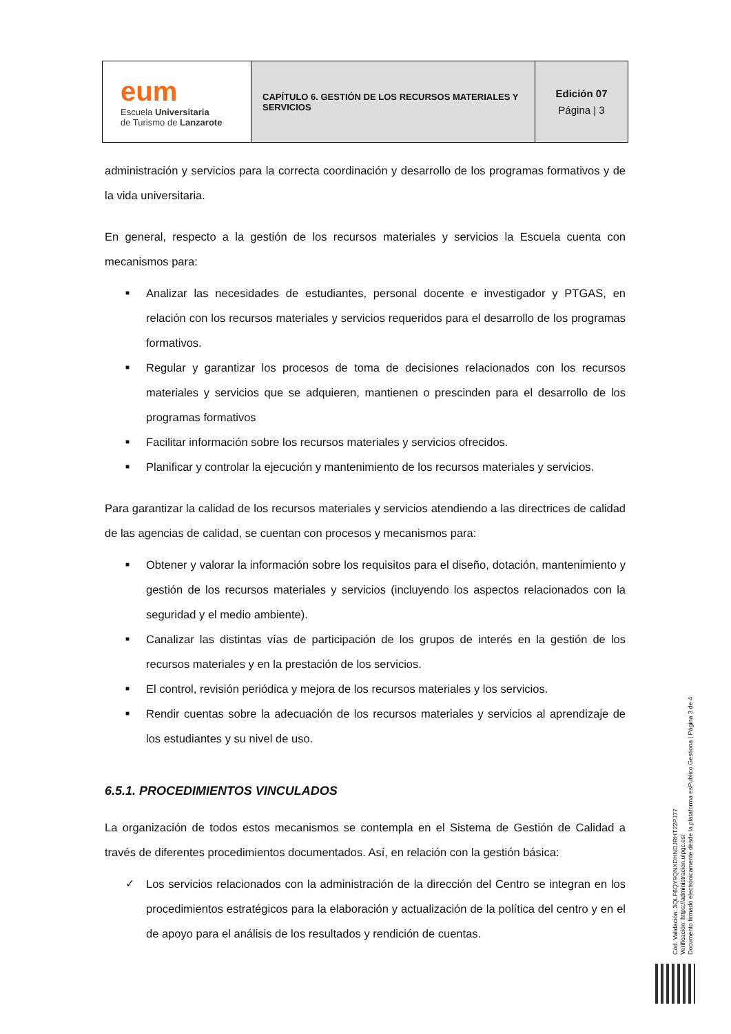| eum Escuela Universitaria de Turismo de Lanzarote | CAPÍTULO 6. GESTIÓN DE LOS RECURSOS MATERIALES Y SERVICIOS | Edición 07 Página / 3 |
administración y servicios para la correcta coordinación y desarrollo de los programas formativos y de la vida universitaria.
En general, respecto a la gestión de los recursos materiales y servicios la Escuela cuenta con mecanismos para:
■ Analizar las necesidades de estudiantes, personal docente e investigador y PTGAS, en relación con los recursos materiales y servicios requeridos para el desarrollo de los programas formativos.
■ Regular y garantizar los procesos de toma de decisiones relacionados con los recursos materiales y servicios que se adquieren, mantienen o prescinden para el desarrollo de los programas formativos
■ Facilitar información sobre los recursos materiales y servicios ofrecidos.
■ Planificar y controlar la ejecución y mantenimiento de los recursos materiales y servicios.
Para garantizar la calidad de los recursos materiales y servicios atendiendo a las directrices de calidad de las agencias de calidad, se cuentan con procesos y mecanismos para:
■ Obtener y valorar la información sobre los requisitos para el diseño, dotación, mantenimiento y gestión de los recursos materiales y servicios (incluyendo los aspectos relacionados con la seguridad y el medio ambiente).
■ Canalizar las distintas vías de participación de los grupos de interés en la gestión de los recursos materiales y en la prestación de los servicios.
■ El control, revisión periódica y mejora de los recursos materiales y los servicios.
■ Rendir cuentas sobre la adecuación de los recursos materiales y servicios al aprendizaje de los estudiantes y su nivel de uso.
6.5.1. PROCEDIMIENTOS VINCULADOS
La organización de todos estos mecanismos se contempla en el Sistema de Gestión de Calidad a través de diferentes procedimientos documentados. Así, en relación con la gestión básica:
✓ Los servicios relacionados con la administración de la dirección del Centro se integran en los procedimientos estratégicos para la elaboración y actualización de la política del centro y en el de apoyo para el análisis de los resultados y rendición de cuentas.
Cód. Validación: 3QLF6QY9QNXDHNDJRHT22PJ77
Verificación: https://administracion.ulpgc.es/
Documento firmado electrónicamente desde la plataforma esPublico Gestiona | Página 3 de 4